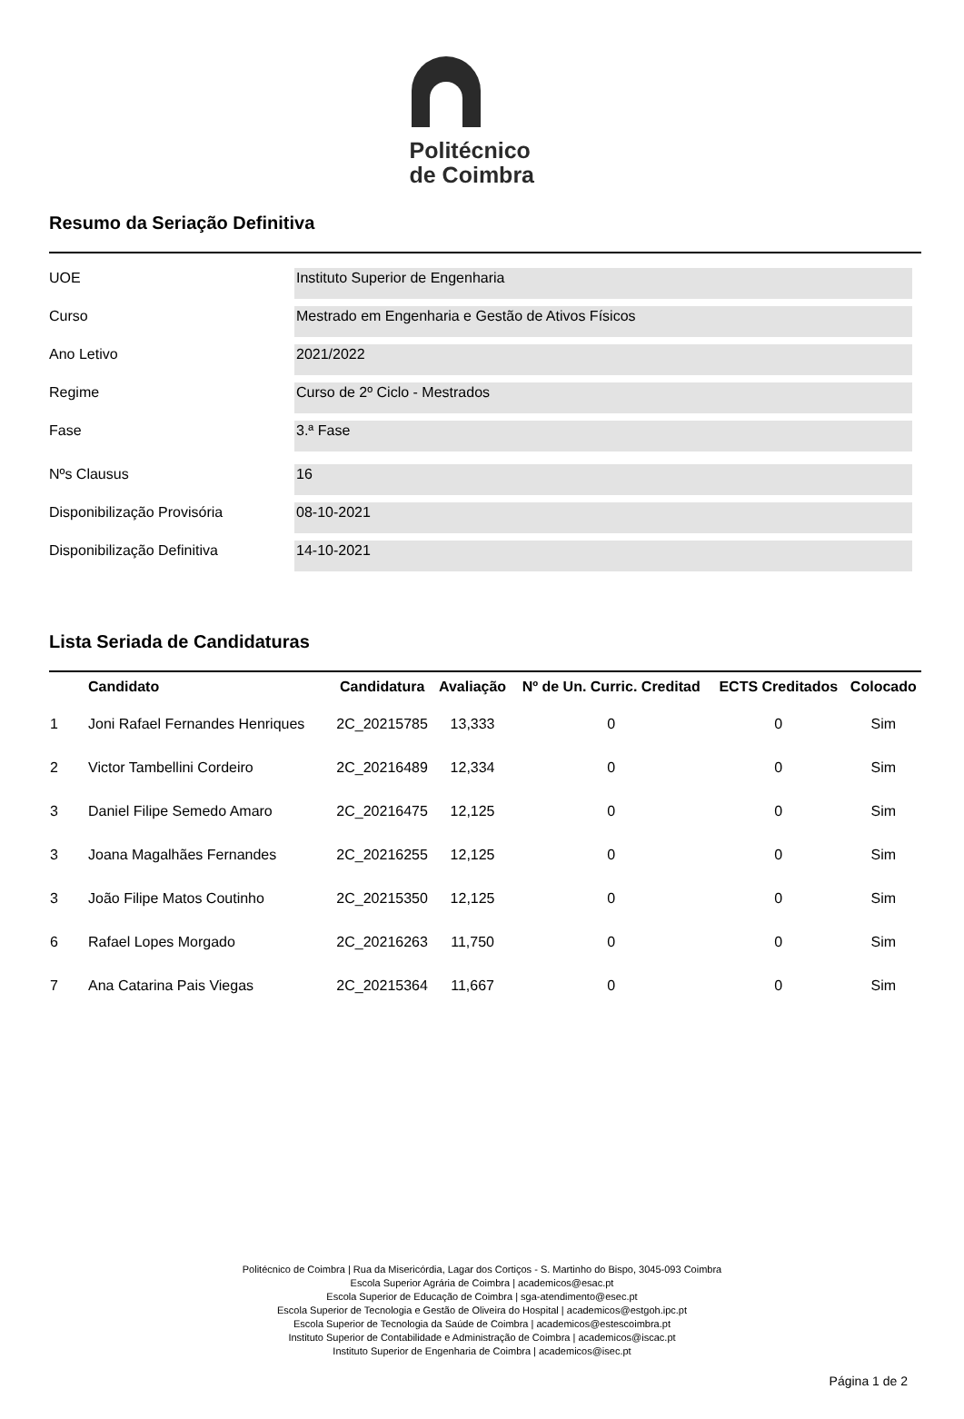Politécnico
de Coimbra
Resumo da Seriação Definitiva
UOE
Instituto Superior de Engenharia
Curso
Mestrado em Engenharia e Gestão de Ativos Físicos
Ano Letivo
2021/2022
Regime
Curso de 2º Ciclo - Mestrados
Fase
3.ª Fase
Nºs Clausus
16
Disponibilização Provisória
08-10-2021
Disponibilização Definitiva
14-10-2021
Lista Seriada de Candidaturas
| | Candidato | Candidatura | Avaliação | Nº de Un. Curric. Creditad | ECTS Creditados | Colocado |
| --- | --- | --- | --- | --- | --- | --- |
| 1 | Joni Rafael Fernandes Henriques | 2C_20215785 | 13,333 | 0 | 0 | Sim |
| 2 | Victor Tambellini Cordeiro | 2C_20216489 | 12,334 | 0 | 0 | Sim |
| 3 | Daniel Filipe Semedo Amaro | 2C_20216475 | 12,125 | 0 | 0 | Sim |
| 3 | Joana Magalhães Fernandes | 2C_20216255 | 12,125 | 0 | 0 | Sim |
| 3 | João Filipe Matos Coutinho | 2C_20215350 | 12,125 | 0 | 0 | Sim |
| 6 | Rafael Lopes Morgado | 2C_20216263 | 11,750 | 0 | 0 | Sim |
| 7 | Ana Catarina Pais Viegas | 2C_20215364 | 11,667 | 0 | 0 | Sim |
Politécnico de Coimbra | Rua da Misericórdia, Lagar dos Cortiços - S. Martinho do Bispo, 3045-093 Coimbra
Escola Superior Agrária de Coimbra | academicos@esac.pt
Escola Superior de Educação de Coimbra | sga-atendimento@esec.pt
Escola Superior de Tecnologia e Gestão de Oliveira do Hospital | academicos@estgoh.ipc.pt
Escola Superior de Tecnologia da Saúde de Coimbra | academicos@estescoimbra.pt
Instituto Superior de Contabilidade e Administração de Coimbra | academicos@iscac.pt
Instituto Superior de Engenharia de Coimbra | academicos@isec.pt
Página 1 de 2